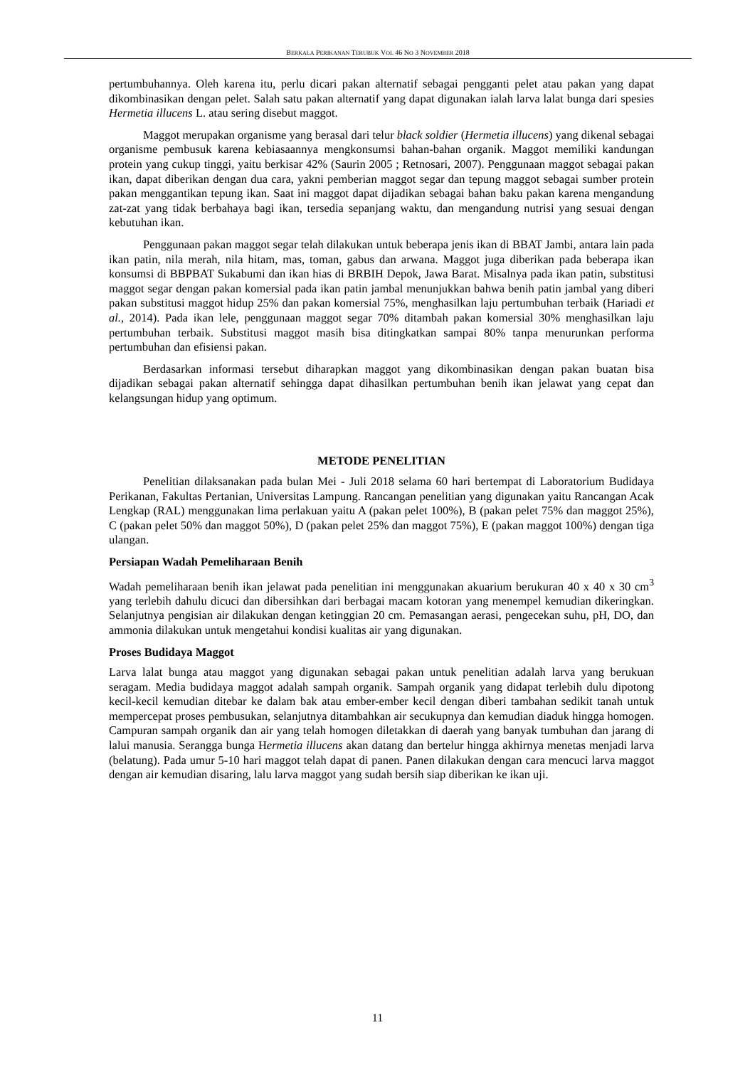BERKALA PERIKANAN TERUBUK VOL 46 NO 3 NOVEMBER 2018
pertumbuhannya. Oleh karena itu, perlu dicari pakan alternatif sebagai pengganti pelet atau pakan yang dapat dikombinasikan dengan pelet. Salah satu pakan alternatif yang dapat digunakan ialah larva lalat bunga dari spesies Hermetia illucens L. atau sering disebut maggot.
Maggot merupakan organisme yang berasal dari telur black soldier (Hermetia illucens) yang dikenal sebagai organisme pembusuk karena kebiasaannya mengkonsumsi bahan-bahan organik. Maggot memiliki kandungan protein yang cukup tinggi, yaitu berkisar 42% (Saurin 2005 ; Retnosari, 2007). Penggunaan maggot sebagai pakan ikan, dapat diberikan dengan dua cara, yakni pemberian maggot segar dan tepung maggot sebagai sumber protein pakan menggantikan tepung ikan. Saat ini maggot dapat dijadikan sebagai bahan baku pakan karena mengandung zat-zat yang tidak berbahaya bagi ikan, tersedia sepanjang waktu, dan mengandung nutrisi yang sesuai dengan kebutuhan ikan.
Penggunaan pakan maggot segar telah dilakukan untuk beberapa jenis ikan di BBAT Jambi, antara lain pada ikan patin, nila merah, nila hitam, mas, toman, gabus dan arwana. Maggot juga diberikan pada beberapa ikan konsumsi di BBPBAT Sukabumi dan ikan hias di BRBIH Depok, Jawa Barat. Misalnya pada ikan patin, substitusi maggot segar dengan pakan komersial pada ikan patin jambal menunjukkan bahwa benih patin jambal yang diberi pakan substitusi maggot hidup 25% dan pakan komersial 75%, menghasilkan laju pertumbuhan terbaik (Hariadi et al., 2014). Pada ikan lele, penggunaan maggot segar 70% ditambah pakan komersial 30% menghasilkan laju pertumbuhan terbaik. Substitusi maggot masih bisa ditingkatkan sampai 80% tanpa menurunkan performa pertumbuhan dan efisiensi pakan.
Berdasarkan informasi tersebut diharapkan maggot yang dikombinasikan dengan pakan buatan bisa dijadikan sebagai pakan alternatif sehingga dapat dihasilkan pertumbuhan benih ikan jelawat yang cepat dan kelangsungan hidup yang optimum.
METODE PENELITIAN
Penelitian dilaksanakan pada bulan Mei - Juli 2018 selama 60 hari bertempat di Laboratorium Budidaya Perikanan, Fakultas Pertanian, Universitas Lampung. Rancangan penelitian yang digunakan yaitu Rancangan Acak Lengkap (RAL) menggunakan lima perlakuan yaitu A (pakan pelet 100%), B (pakan pelet 75% dan maggot 25%), C (pakan pelet 50% dan maggot 50%), D (pakan pelet 25% dan maggot 75%), E (pakan maggot 100%) dengan tiga ulangan.
Persiapan Wadah Pemeliharaan Benih
Wadah pemeliharaan benih ikan jelawat pada penelitian ini menggunakan akuarium berukuran 40 x 40 x 30 cm<sup>3</sup> yang terlebih dahulu dicuci dan dibersihkan dari berbagai macam kotoran yang menempel kemudian dikeringkan. Selanjutnya pengisian air dilakukan dengan ketinggian 20 cm. Pemasangan aerasi, pengecekan suhu, pH, DO, dan ammonia dilakukan untuk mengetahui kondisi kualitas air yang digunakan.
Proses Budidaya Maggot
Larva lalat bunga atau maggot yang digunakan sebagai pakan untuk penelitian adalah larva yang berukuan seragam. Media budidaya maggot adalah sampah organik. Sampah organik yang didapat terlebih dulu dipotong kecil-kecil kemudian ditebar ke dalam bak atau ember-ember kecil dengan diberi tambahan sedikit tanah untuk mempercepat proses pembusukan, selanjutnya ditambahkan air secukupnya dan kemudian diaduk hingga homogen. Campuran sampah organik dan air yang telah homogen diletakkan di daerah yang banyak tumbuhan dan jarang di lalui manusia. Serangga bunga Hermetia illucens akan datang dan bertelur hingga akhirnya menetas menjadi larva (belatung). Pada umur 5-10 hari maggot telah dapat di panen. Panen dilakukan dengan cara mencuci larva maggot dengan air kemudian disaring, lalu larva maggot yang sudah bersih siap diberikan ke ikan uji.
11